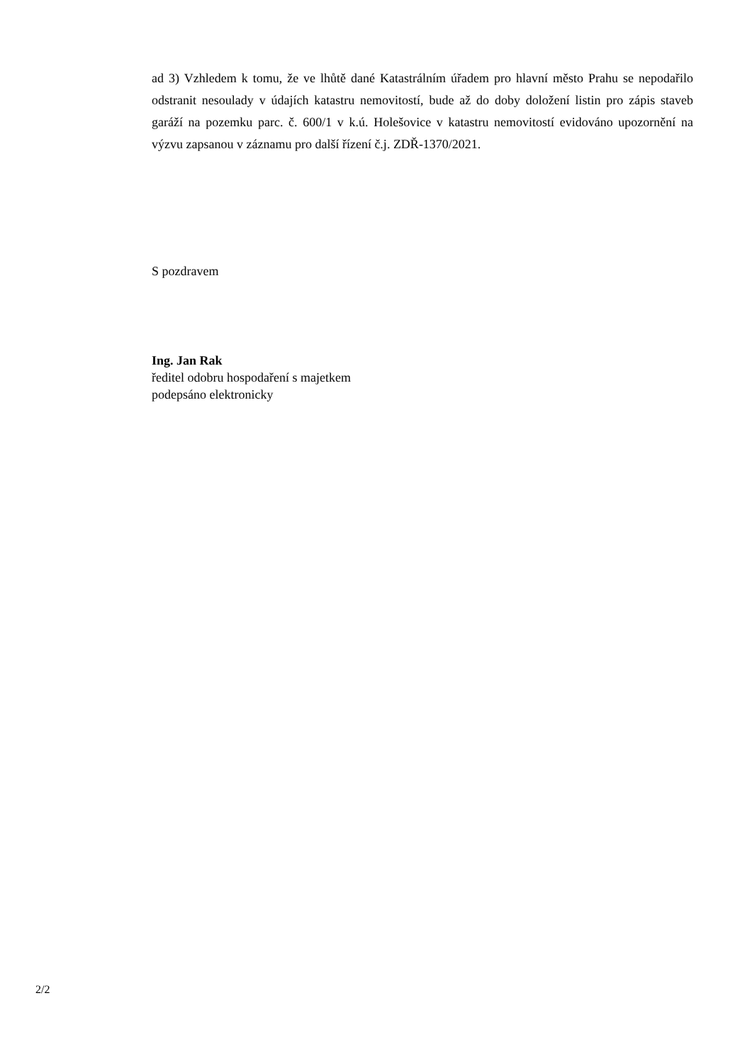ad 3) Vzhledem k tomu, že ve lhůtě dané Katastrálním úřadem pro hlavní město Prahu se nepodařilo odstranit nesoulady v údajích katastru nemovitostí, bude až do doby doložení listin pro zápis staveb garáží na pozemku parc. č. 600/1 v k.ú. Holešovice v katastru nemovitostí evidováno upozornění na výzvu zapsanou v záznamu pro další řízení č.j. ZDŘ-1370/2021.
S pozdravem
Ing. Jan Rak
ředitel odobru hospodaření s majetkem
podepsáno elektronicky
2/2